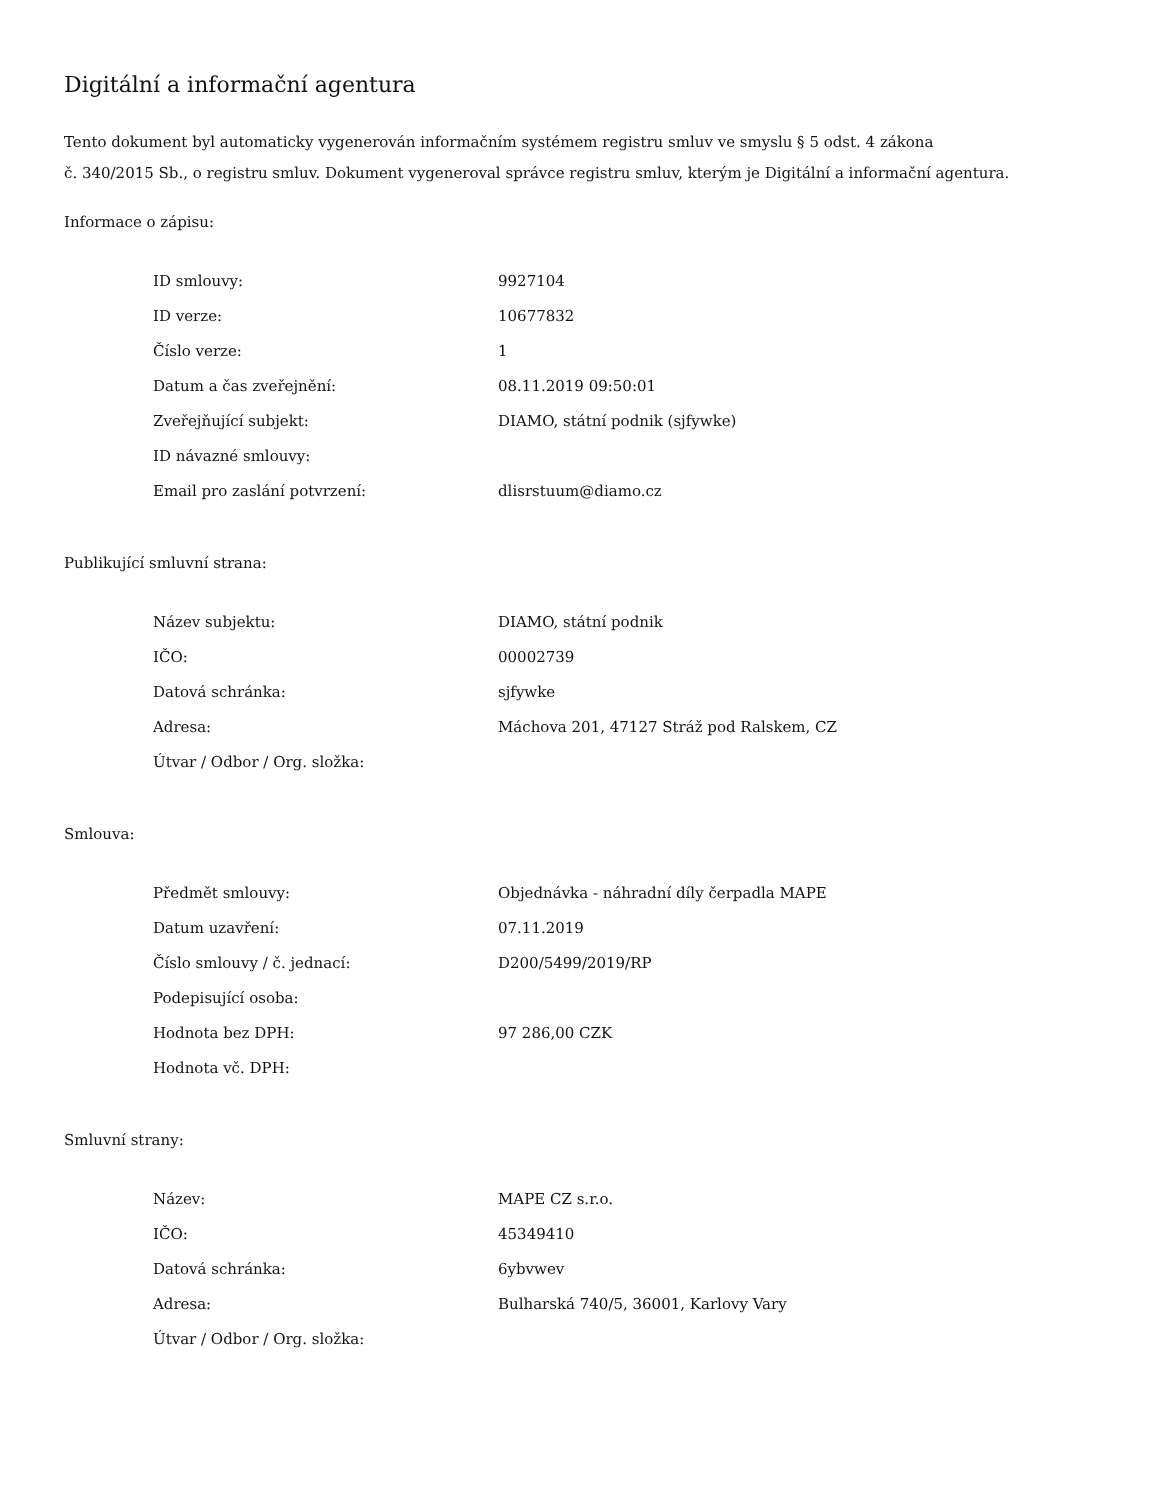Digitální a informační agentura
Tento dokument byl automaticky vygenerován informačním systémem registru smluv ve smyslu § 5 odst. 4 zákona
č. 340/2015 Sb., o registru smluv. Dokument vygeneroval správce registru smluv, kterým je Digitální a informační agentura.
Informace o zápisu:
| ID smlouvy: | 9927104 |
| ID verze: | 10677832 |
| Číslo verze: | 1 |
| Datum a čas zveřejnění: | 08.11.2019 09:50:01 |
| Zveřejňující subjekt: | DIAMO, státní podnik (sjfywke) |
| ID návazné smlouvy: | |
| Email pro zaslání potvrzení: | dlisrstuum@diamo.cz |
Publikující smluvní strana:
| Název subjektu: | DIAMO, státní podnik |
| IČO: | 00002739 |
| Datová schránka: | sjfywke |
| Adresa: | Máchova 201, 47127 Stráž pod Ralskem, CZ |
| Útvar / Odbor / Org. složka: | |
Smlouva:
| Předmět smlouvy: | Objednávka - náhradní díly čerpadla MAPE |
| Datum uzavření: | 07.11.2019 |
| Číslo smlouvy / č. jednací: | D200/5499/2019/RP |
| Podepisující osoba: | |
| Hodnota bez DPH: | 97 286,00 CZK |
| Hodnota vč. DPH: | |
Smluvní strany:
| Název: | MAPE CZ s.r.o. |
| IČO: | 45349410 |
| Datová schránka: | 6ybvwev |
| Adresa: | Bulharská 740/5, 36001, Karlovy Vary |
| Útvar / Odbor / Org. složka: | |